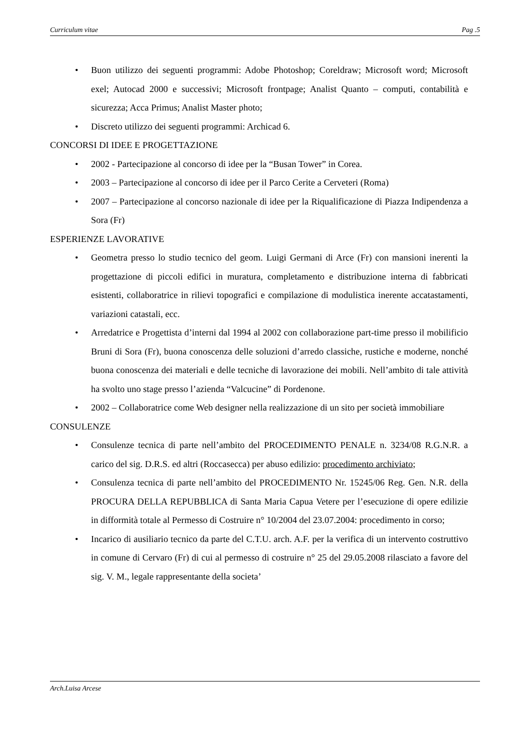Curriculum vitae Pag .5
• Buon utilizzo dei seguenti programmi: Adobe Photoshop; Coreldraw; Microsoft word; Microsoft exel; Autocad 2000 e successivi; Microsoft frontpage; Analist Quanto – computi, contabilità e sicurezza; Acca Primus; Analist Master photo;
• Discreto utilizzo dei seguenti programmi: Archicad 6.
CONCORSI DI IDEE E PROGETTAZIONE
• 2002 - Partecipazione al concorso di idee per la “Busan Tower” in Corea.
• 2003 – Partecipazione al concorso di idee per il Parco Cerite a Cerveteri (Roma)
• 2007 – Partecipazione al concorso nazionale di idee per la Riqualificazione di Piazza Indipendenza a Sora (Fr)
ESPERIENZE LAVORATIVE
• Geometra presso lo studio tecnico del geom. Luigi Germani di Arce (Fr) con mansioni inerenti la progettazione di piccoli edifici in muratura, completamento e distribuzione interna di fabbricati esistenti, collaboratrice in rilievi topografici e compilazione di modulistica inerente accatastamenti, variazioni catastali, ecc.
• Arredatrice e Progettista d’interni dal 1994 al 2002 con collaborazione part-time presso il mobilificio Bruni di Sora (Fr), buona conoscenza delle soluzioni d’arredo classiche, rustiche e moderne, nonché buona conoscenza dei materiali e delle tecniche di lavorazione dei mobili. Nell’ambito di tale attività ha svolto uno stage presso l’azienda “Valcucine” di Pordenone.
• 2002 – Collaboratrice come Web designer nella realizzazione di un sito per società immobiliare
CONSULENZE
• Consulenze tecnica di parte nell’ambito del PROCEDIMENTO PENALE n. 3234/08 R.G.N.R. a carico del sig. D.R.S. ed altri (Roccasecca) per abuso edilizio: procedimento archiviato;
• Consulenza tecnica di parte nell’ambito del PROCEDIMENTO Nr. 15245/06 Reg. Gen. N.R. della PROCURA DELLA REPUBBLICA di Santa Maria Capua Vetere per l’esecuzione di opere edilizie in difformità totale al Permesso di Costruire n° 10/2004 del 23.07.2004: procedimento in corso;
• Incarico di ausiliario tecnico da parte del C.T.U. arch. A.F. per la verifica di un intervento costruttivo in comune di Cervaro (Fr) di cui al permesso di costruire n° 25 del 29.05.2008 rilasciato a favore del sig. V. M., legale rappresentante della societa’
Arch.Luisa Arcese